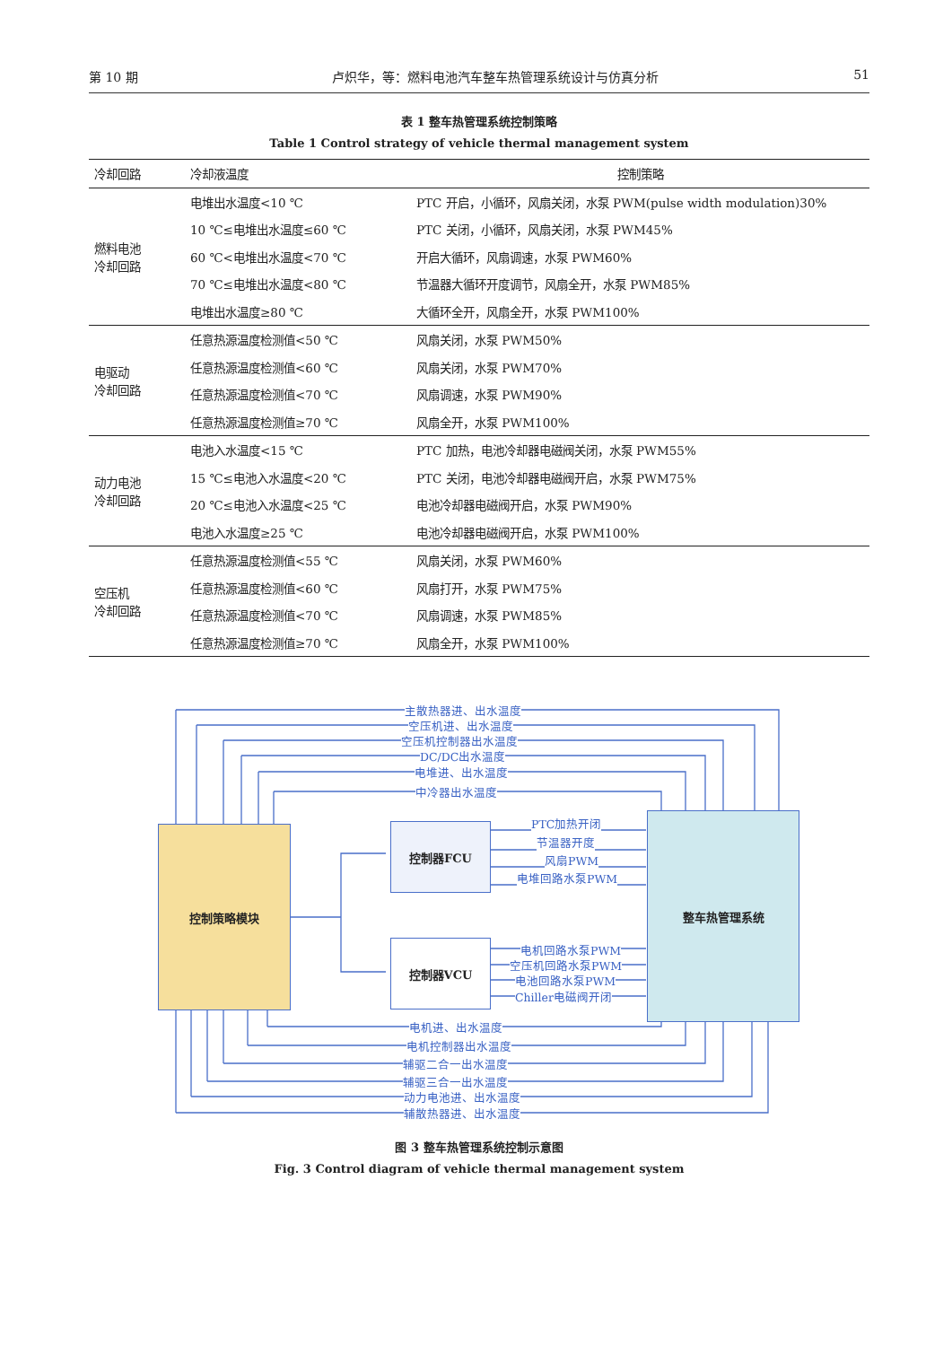第 10 期 卢炽华，等：燃料电池汽车整车热管理系统设计与仿真分析 51
表 1 整车热管理系统控制策略
Table 1 Control strategy of vehicle thermal management system
| 冷却回路 | 冷却液温度 | 控制策略 |
| --- | --- | --- |
| 燃料电池 冷却回路 | 电堆出水温度<10 ℃ | PTC 开启，小循环，风扇关闭，水泵 PWM(pulse width modulation)30% |
| | 10 ℃≤电堆出水温度≤60 ℃ | PTC 关闭，小循环，风扇关闭，水泵 PWM45% |
| | 60 ℃<电堆出水温度<70 ℃ | 开启大循环，风扇调速，水泵 PWM60% |
| | 70 ℃≤电堆出水温度<80 ℃ | 节温器大循环开度调节，风扇全开，水泵 PWM85% |
| | 电堆出水温度≥80 ℃ | 大循环全开，风扇全开，水泵 PWM100% |
| 电驱动 冷却回路 | 任意热源温度检测值<50 ℃ | 风扇关闭，水泵 PWM50% |
| | 任意热源温度检测值<60 ℃ | 风扇关闭，水泵 PWM70% |
| | 任意热源温度检测值<70 ℃ | 风扇调速，水泵 PWM90% |
| | 任意热源温度检测值≥70 ℃ | 风扇全开，水泵 PWM100% |
| 动力电池 冷却回路 | 电池入水温度<15 ℃ | PTC 加热，电池冷却器电磁阀关闭，水泵 PWM55% |
| | 15 ℃≤电池入水温度<20 ℃ | PTC 关闭，电池冷却器电磁阀开启，水泵 PWM75% |
| | 20 ℃≤电池入水温度<25 ℃ | 电池冷却器电磁阀开启，水泵 PWM90% |
| | 电池入水温度≥25 ℃ | 电池冷却器电磁阀开启，水泵 PWM100% |
| 空压机 冷却回路 | 任意热源温度检测值<55 ℃ | 风扇关闭，水泵 PWM60% |
| | 任意热源温度检测值<60 ℃ | 风扇打开，水泵 PWM75% |
| | 任意热源温度检测值<70 ℃ | 风扇调速，水泵 PWM85% |
| | 任意热源温度检测值≥70 ℃ | 风扇全开，水泵 PWM100% |
控制策略模块 控制器FCU
控制器VCU
整车热管理系统
主散热器进、出水温度
空压机进、出水温度
空压机控制器出水温度
DC/DC出水温度
电堆进、出水温度
中冷器出水温度
PTC加热开闭
节温器开度
风扇PWM
电堆回路水泵PWM
电机回路水泵PWM
空压机回路水泵PWM
电池回路水泵PWM
Chiller电磁阀开闭
电机进、出水温度
电机控制器出水温度
辅驱二合一出水温度
辅驱三合一出水温度
动力电池进、出水温度
辅散热器进、出水温度
图 3 整车热管理系统控制示意图
Fig. 3 Control diagram of vehicle thermal management system